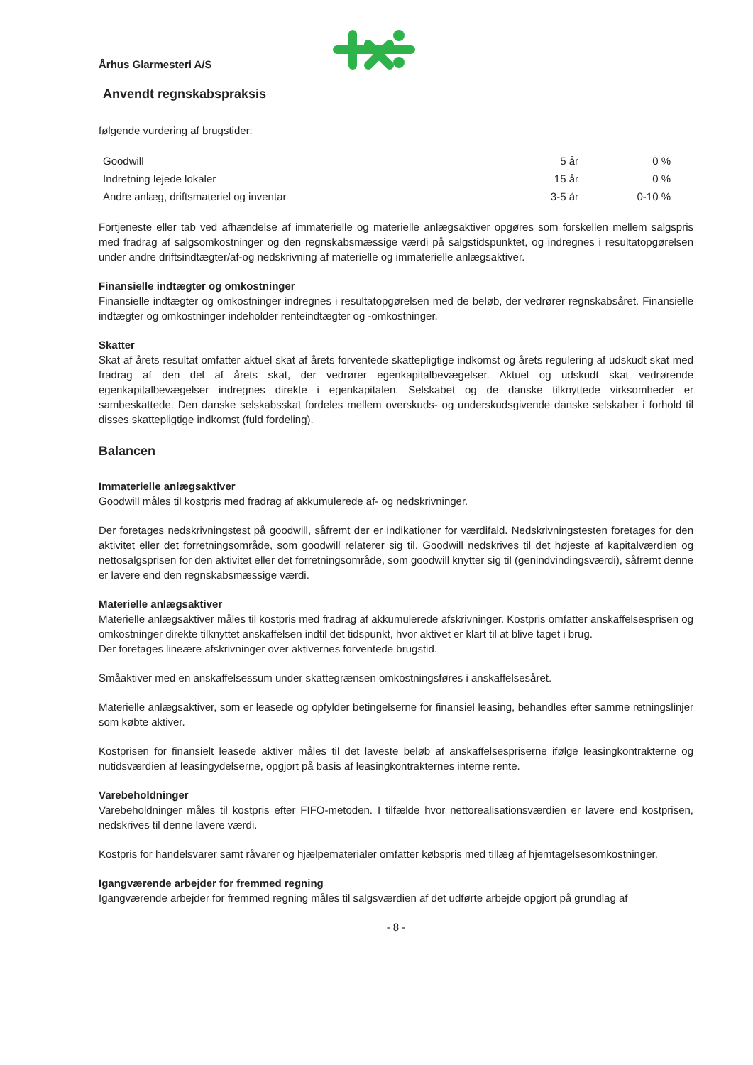Århus Glarmesteri A/S
Anvendt regnskabspraksis
følgende vurdering af brugstider:
| Goodwill | 5 år | 0 % |
| Indretning lejede lokaler | 15 år | 0 % |
| Andre anlæg, driftsmateriel og inventar | 3-5 år | 0-10 % |
Fortjeneste eller tab ved afhændelse af immaterielle og materielle anlægsaktiver opgøres som forskellen mellem salgspris med fradrag af salgsomkostninger og den regnskabsmæssige værdi på salgstidspunktet, og indregnes i resultatopgørelsen under andre driftsindtægter/af-og nedskrivning af materielle og immaterielle anlægsaktiver.
Finansielle indtægter og omkostninger
Finansielle indtægter og omkostninger indregnes i resultatopgørelsen med de beløb, der vedrører regnskabsåret. Finansielle indtægter og omkostninger indeholder renteindtægter og -omkostninger.
Skatter
Skat af årets resultat omfatter aktuel skat af årets forventede skattepligtige indkomst og årets regulering af udskudt skat med fradrag af den del af årets skat, der vedrører egenkapitalbevægelser. Aktuel og udskudt skat vedrørende egenkapitalbevægelser indregnes direkte i egenkapitalen. Selskabet og de danske tilknyttede virksomheder er sambeskattede. Den danske selskabsskat fordeles mellem overskuds- og underskudsgivende danske selskaber i forhold til disses skattepligtige indkomst (fuld fordeling).
Balancen
Immaterielle anlægsaktiver
Goodwill måles til kostpris med fradrag af akkumulerede af- og nedskrivninger.
Der foretages nedskrivningstest på goodwill, såfremt der er indikationer for værdifald. Nedskrivningstesten foretages for den aktivitet eller det forretningsområde, som goodwill relaterer sig til. Goodwill nedskrives til det højeste af kapitalværdien og nettosalgsprisen for den aktivitet eller det forretningsområde, som goodwill knytter sig til (genindvindingsværdi), såfremt denne er lavere end den regnskabsmæssige værdi.
Materielle anlægsaktiver
Materielle anlægsaktiver måles til kostpris med fradrag af akkumulerede afskrivninger. Kostpris omfatter anskaffelsesprisen og omkostninger direkte tilknyttet anskaffelsen indtil det tidspunkt, hvor aktivet er klart til at blive taget i brug.
Der foretages lineære afskrivninger over aktivernes forventede brugstid.
Småaktiver med en anskaffelsessum under skattegrænsen omkostningsføres i anskaffelsesåret.
Materielle anlægsaktiver, som er leasede og opfylder betingelserne for finansiel leasing, behandles efter samme retningslinjer som købte aktiver.
Kostprisen for finansielt leasede aktiver måles til det laveste beløb af anskaffelsespriserne ifølge leasingkontrakterne og nutidsværdien af leasingydelserne, opgjort på basis af leasingkontrakternes interne rente.
Varebeholdninger
Varebeholdninger måles til kostpris efter FIFO-metoden. I tilfælde hvor nettorealisationsværdien er lavere end kostprisen, nedskrives til denne lavere værdi.
Kostpris for handelsvarer samt råvarer og hjælpematerialer omfatter købspris med tillæg af hjemtagelsesomkostninger.
Igangværende arbejder for fremmed regning
Igangværende arbejder for fremmed regning måles til salgsværdien af det udførte arbejde opgjort på grundlag af
- 8 -